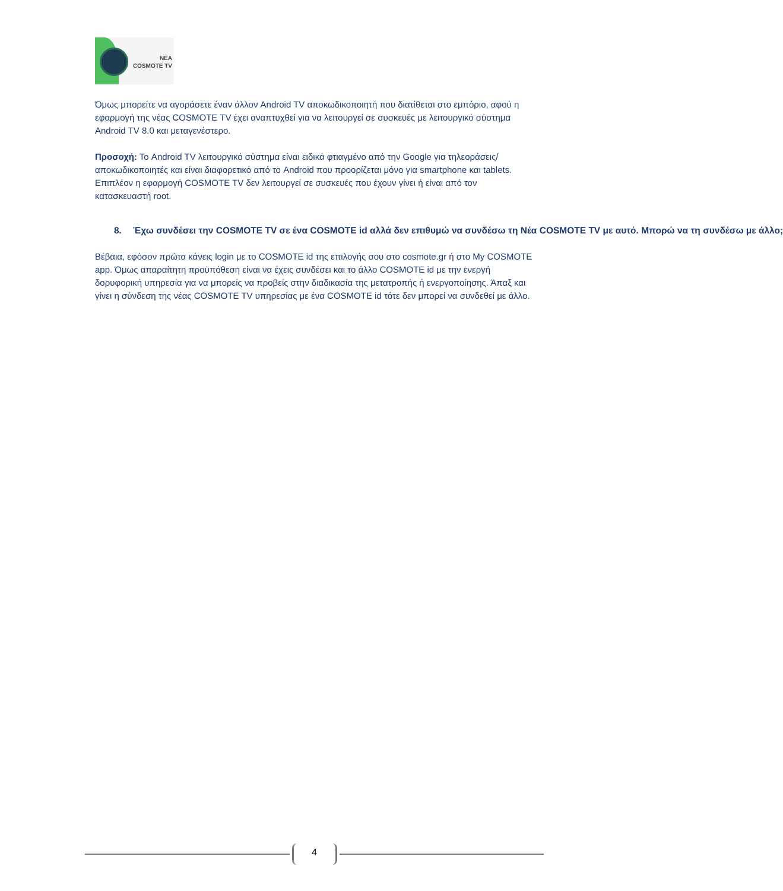ΝΕΑ
COSMOTE TV
Όμως μπορείτε να αγοράσετε έναν άλλον Android TV αποκωδικοποιητή που διατίθεται στο εμπόριο, αφού η εφαρμογή της νέας COSMOTE TV έχει αναπτυχθεί για να λειτουργεί σε συσκευές με λειτουργικό σύστημα Android TV 8.0 και μεταγενέστερο.
Προσοχή: Το Android TV λειτουργικό σύστημα είναι ειδικά φτιαγμένο από την Google για τηλεοράσεις/αποκωδικοποιητές και είναι διαφορετικό από το Android που προορίζεται μόνο για smartphone και tablets. Επιπλέον η εφαρμογή COSMOTE TV δεν λειτουργεί σε συσκευές που έχουν γίνει ή είναι από τον κατασκευαστή root.
8. Έχω συνδέσει την COSMOTE TV σε ένα COSMOTE id αλλά δεν επιθυμώ να συνδέσω τη Νέα COSMOTE TV με αυτό. Μπορώ να τη συνδέσω με άλλο;
Βέβαια, εφόσον πρώτα κάνεις login με το COSMOTE id της επιλογής σου στο cosmote.gr ή στο My COSMOTE app. Όμως απαραίτητη προϋπόθεση είναι να έχεις συνδέσει και το άλλο COSMOTE id με την ενεργή δορυφορική υπηρεσία για να μπορείς να προβείς στην διαδικασία της μετατροπής ή ενεργοποίησης. Άπαξ και γίνει η σύνδεση της νέας COSMOTE TV υπηρεσίας με ένα COSMOTE id τότε δεν μπορεί να συνδεθεί με άλλο.
4